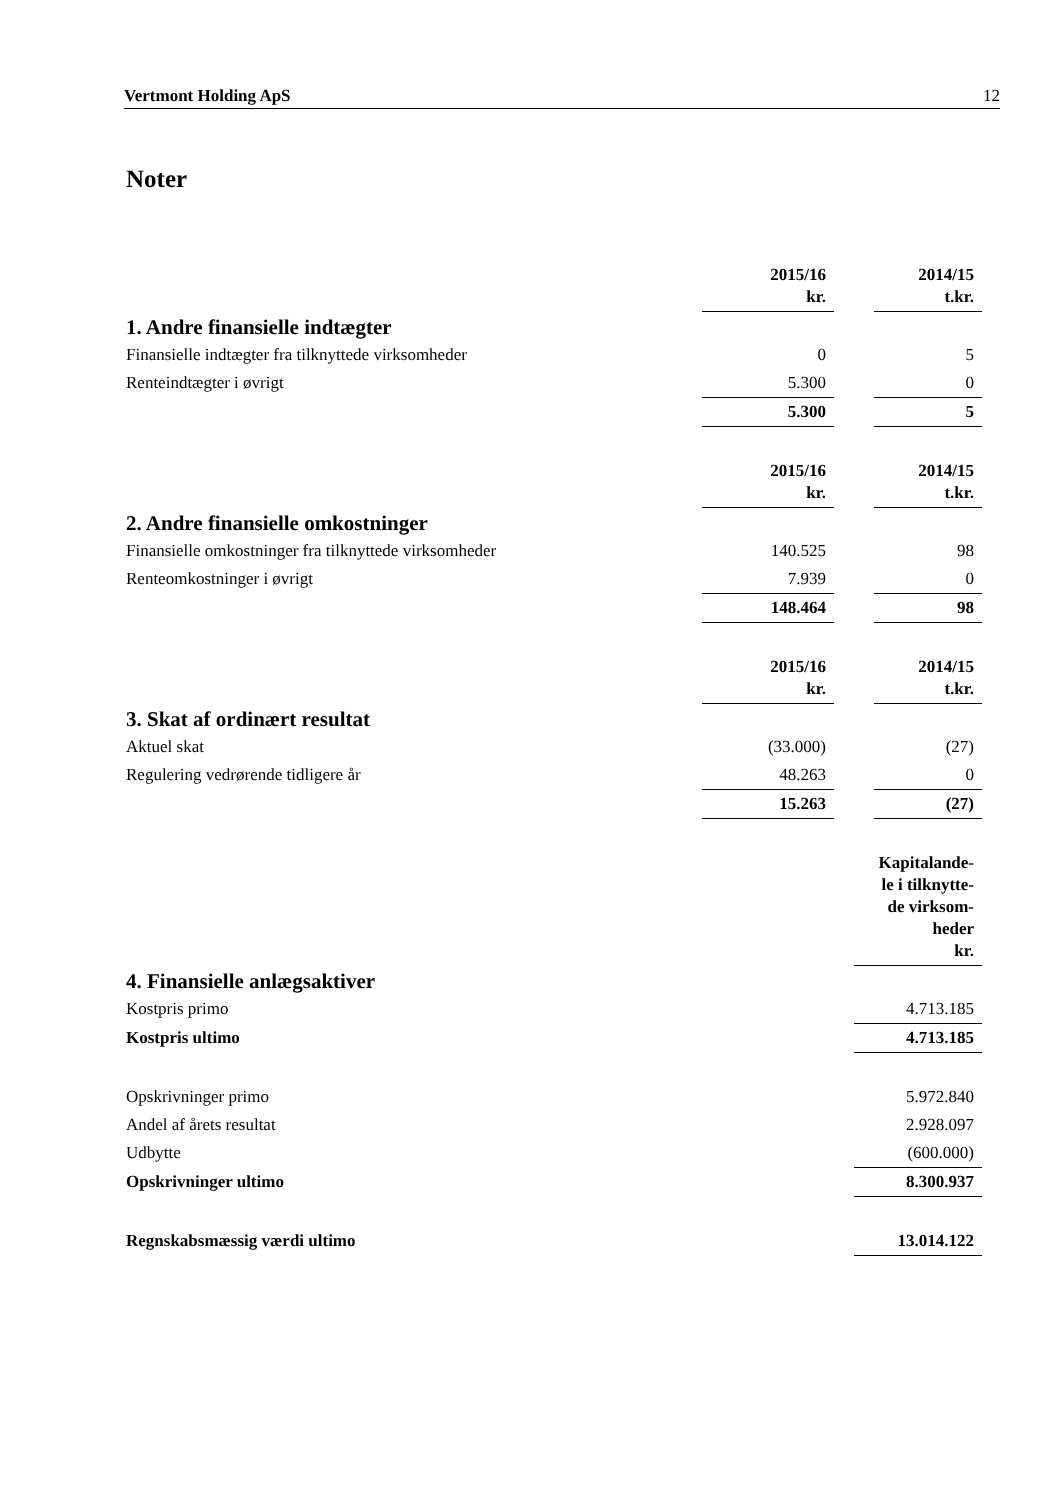Vertmont Holding ApS 12
Noter
| | 2015/16 kr. | | 2014/15 t.kr. |
| 1. Andre finansielle indtægter | | | |
| Finansielle indtægter fra tilknyttede virksomheder | 0 | | 5 |
| Renteindtægter i øvrigt | 5.300 | | 0 |
| | 5.300 | | 5 |
| | 2015/16 kr. | | 2014/15 t.kr. |
| 2. Andre finansielle omkostninger | | | |
| Finansielle omkostninger fra tilknyttede virksomheder | 140.525 | | 98 |
| Renteomkostninger i øvrigt | 7.939 | | 0 |
| | 148.464 | | 98 |
| | 2015/16 kr. | | 2014/15 t.kr. |
| 3. Skat af ordinært resultat | | | |
| Aktuel skat | (33.000) | | (27) |
| Regulering vedrørende tidligere år | 48.263 | | 0 |
| | 15.263 | | (27) |
| | Kapitalande- le i tilknytte- de virksom- heder kr. |
| 4. Finansielle anlægsaktiver | |
| Kostpris primo | 4.713.185 |
| Kostpris ultimo | 4.713.185 |
| Opskrivninger primo | 5.972.840 |
| Andel af årets resultat | 2.928.097 |
| Udbytte | (600.000) |
| Opskrivninger ultimo | 8.300.937 |
| Regnskabsmæssig værdi ultimo | 13.014.122 |